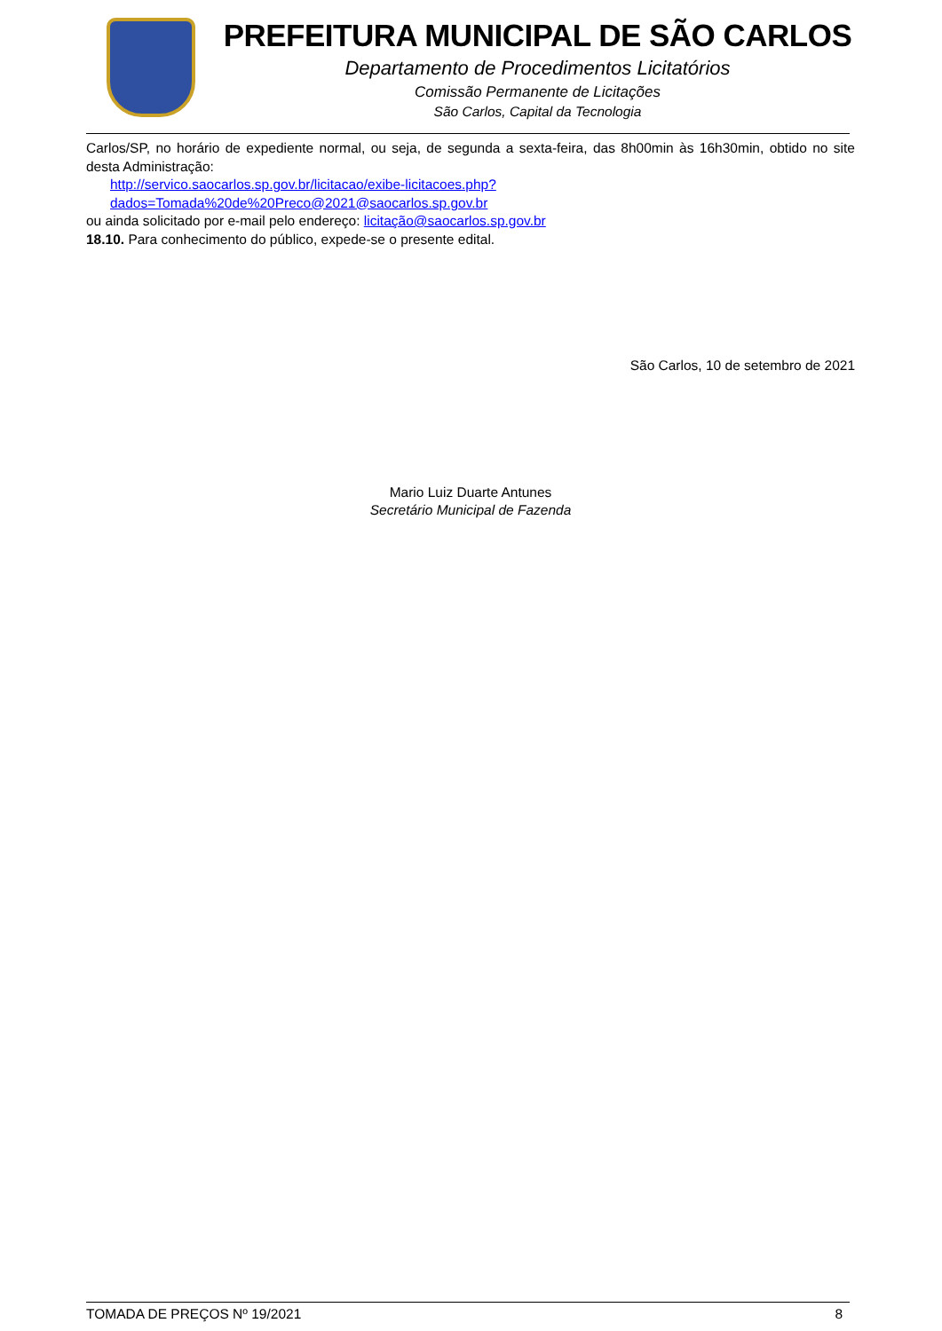PREFEITURA MUNICIPAL DE SÃO CARLOS
Departamento de Procedimentos Licitatórios
Comissão Permanente de Licitações
São Carlos, Capital da Tecnologia
Carlos/SP, no horário de expediente normal, ou seja, de segunda a sexta-feira, das 8h00min às 16h30min, obtido no site desta Administração:
http://servico.saocarlos.sp.gov.br/licitacao/exibe-licitacoes.php?dados=Tomada%20de%20Preco@2021@saocarlos.sp.gov.br
ou ainda solicitado por e-mail pelo endereço: licitação@saocarlos.sp.gov.br
18.10. Para conhecimento do público, expede-se o presente edital.
São Carlos, 10 de setembro de 2021
Mario Luiz Duarte Antunes
Secretário Municipal de Fazenda
TOMADA DE PREÇOS Nº 19/2021 8